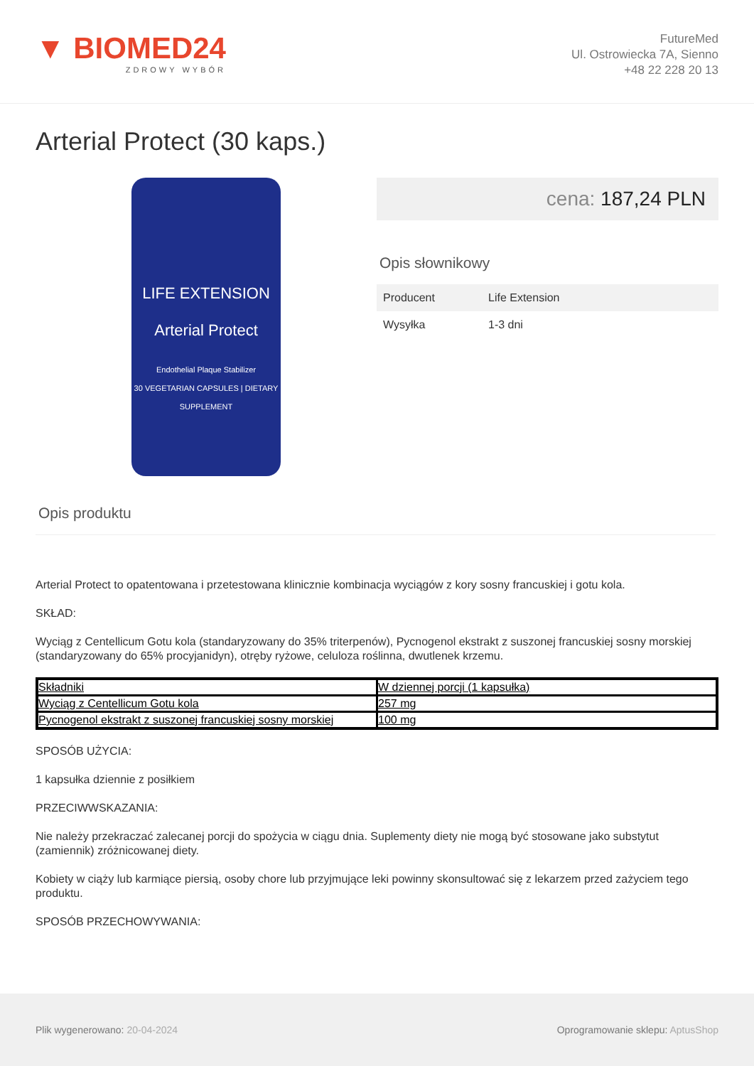▼ BIOMED24
ZDROWY WYBÓR
FutureMed
Ul. Ostrowiecka 7A, Sienno
+48 22 228 20 13
Arterial Protect (30 kaps.)
LIFE EXTENSION
Arterial Protect
Endothelial Plaque Stabilizer
30 VEGETARIAN CAPSULES | DIETARY SUPPLEMENT
cena: 187,24 PLN
Opis słownikowy
| Producent | Life Extension |
| Wysyłka | 1-3 dni |
Opis produktu
Arterial Protect to opatentowana i przetestowana klinicznie kombinacja wyciągów z kory sosny francuskiej i gotu kola.
SKŁAD:
Wyciąg z Centellicum Gotu kola (standaryzowany do 35% triterpenów), Pycnogenol ekstrakt z suszonej francuskiej sosny morskiej (standaryzowany do 65% procyjanidyn), otręby ryżowe, celuloza roślinna, dwutlenek krzemu.
| Składniki | W dziennej porcji (1 kapsułka) |
| --- | --- |
| Wyciąg z Centellicum Gotu kola | 257 mg |
| Pycnogenol ekstrakt z suszonej francuskiej sosny morskiej | 100 mg |
SPOSÓB UŻYCIA:
1 kapsułka dziennie z posiłkiem
PRZECIWWSKAZANIA:
Nie należy przekraczać zalecanej porcji do spożycia w ciągu dnia. Suplementy diety nie mogą być stosowane jako substytut (zamiennik) zróżnicowanej diety.
Kobiety w ciąży lub karmiące piersią, osoby chore lub przyjmujące leki powinny skonsultować się z lekarzem przed zażyciem tego produktu.
SPOSÓB PRZECHOWYWANIA:
Plik wygenerowano: 20-04-2024
Oprogramowanie sklepu: AptusShop